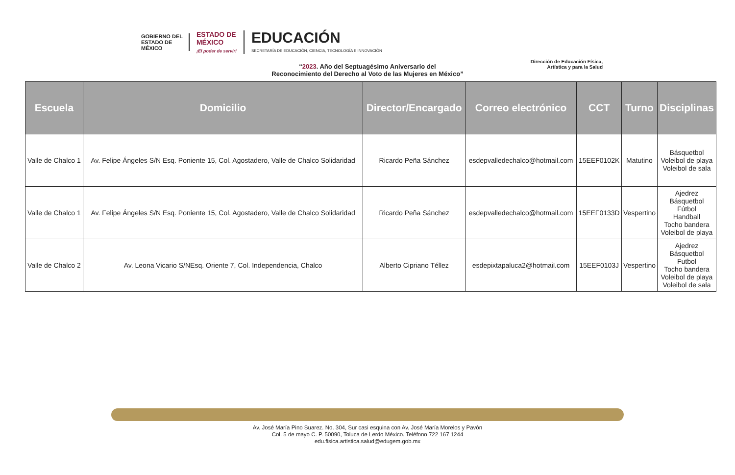GOBIERNO DEL
ESTADO DE
MÉXICO
ESTADO DE
MÉXICO
¡El poder de servir!
EDUCACIÓN
SECRETARÍA DE EDUCACIÓN, CIENCIA, TECNOLOGÍA E INNOVACIÓN
Dirección de Educación Física,
Artística y para la Salud
“2023. Año del Septuagésimo Aniversario del
Reconocimiento del Derecho al Voto de las Mujeres en México”
| Escuela | Domicilio | Director/Encargado | Correo electrónico | CCT | Turno | Disciplinas |
| --- | --- | --- | --- | --- | --- | --- |
| Valle de Chalco 1 | Av. Felipe Ángeles S/N Esq. Poniente 15, Col. Agostadero, Valle de Chalco Solidaridad | Ricardo Peña Sánchez | esdepvalledechalco@hotmail.com | 15EEF0102K | Matutino | Básquetbol Voleibol de playa Voleibol de sala |
| Valle de Chalco 1 | Av. Felipe Ángeles S/N Esq. Poniente 15, Col. Agostadero, Valle de Chalco Solidaridad | Ricardo Peña Sánchez | esdepvalledechalco@hotmail.com | 15EEF0133D | Vespertino | Ajedrez Básquetbol Fútbol Handball Tocho bandera Voleibol de playa |
| Valle de Chalco 2 | Av. Leona Vicario S/NEsq. Oriente 7, Col. Independencia, Chalco | Alberto Cipriano Téllez | esdepixtapaluca2@hotmail.com | 15EEF0103J | Vespertino | Ajedrez Básquetbol Futbol Tocho bandera Voleibol de playa Voleibol de sala |
Av. José María Pino Suarez. No. 304, Sur casi esquina con Av. José María Morelos y Pavón
Col. 5 de mayo C. P. 50090, Toluca de Lerdo México. Teléfono 722 167 1244
edu.fisica.artistica.salud@edugem.gob.mx